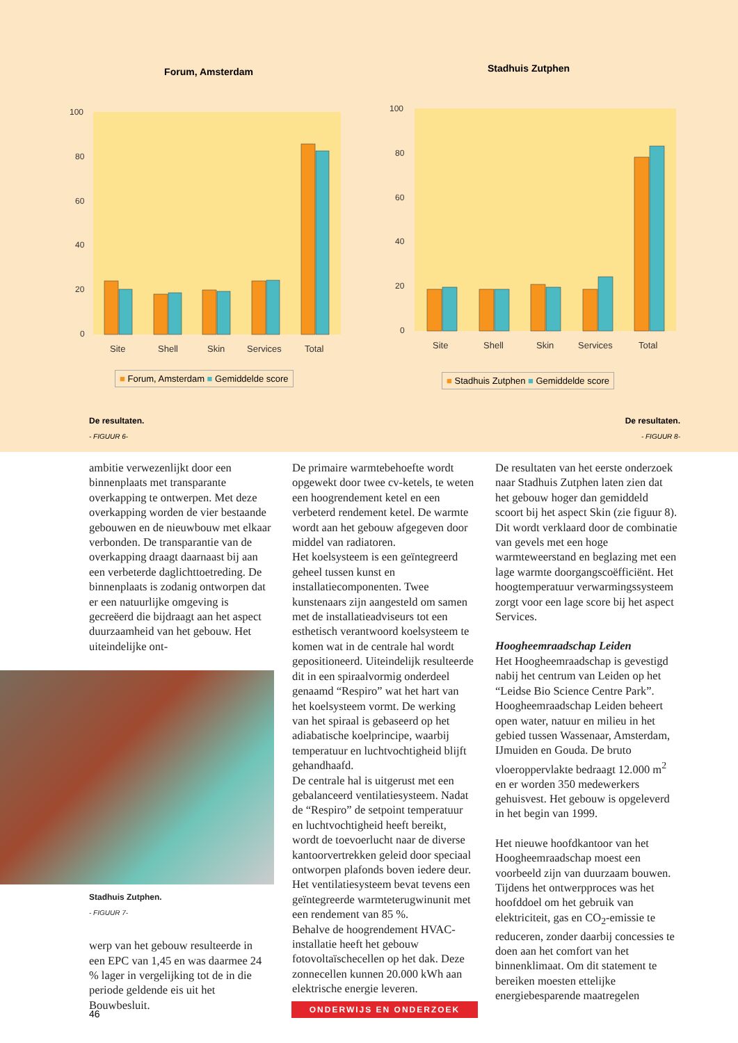Forum, Amsterdam
100
80
60
40
20
0
Site
Shell
Skin
Services
Total
■ Forum, Amsterdam ■ Gemiddelde score
Stadhuis Zutphen
100
80
60
40
20
0
Site
Shell
Skin
Services
Total
■ Stadhuis Zutphen ■ Gemiddelde score
De resultaten.
- FIGUUR 6-
De resultaten.
- FIGUUR 8-
ambitie verwezenlijkt door een binnenplaats met transparante overkapping te ontwerpen. Met deze overkapping worden de vier bestaande gebouwen en de nieuwbouw met elkaar verbonden. De transparantie van de overkapping draagt daarnaast bij aan een verbeterde daglichttoetreding. De binnenplaats is zodanig ontworpen dat er een natuurlijke omgeving is gecreëerd die bijdraagt aan het aspect duurzaamheid van het gebouw. Het uiteindelijke ont-
Stadhuis Zutphen.
- FIGUUR 7-
werp van het gebouw resulteerde in een EPC van 1,45 en was daarmee 24 % lager in vergelijking tot de in die periode geldende eis uit het Bouwbesluit.
De primaire warmtebehoefte wordt opgewekt door twee cv-ketels, te weten een hoogrendement ketel en een verbeterd rendement ketel. De warmte wordt aan het gebouw afgegeven door middel van radiatoren.
Het koelsysteem is een geïntegreerd geheel tussen kunst en installatiecomponenten. Twee kunstenaars zijn aangesteld om samen met de installatieadviseurs tot een esthetisch verantwoord koelsysteem te komen wat in de centrale hal wordt gepositioneerd. Uiteindelijk resulteerde dit in een spiraalvormig onderdeel genaamd “Respiro” wat het hart van het koelsysteem vormt. De werking van het spiraal is gebaseerd op het adiabatische koelprincipe, waarbij temperatuur en luchtvochtigheid blijft gehandhaafd.
De centrale hal is uitgerust met een gebalanceerd ventilatiesysteem. Nadat de “Respiro” de setpoint temperatuur en luchtvochtigheid heeft bereikt, wordt de toevoerlucht naar de diverse kantoorvertrekken geleid door speciaal ontworpen plafonds boven iedere deur. Het ventilatiesysteem bevat tevens een geïntegreerde warmteterugwinunit met een rendement van 85 %.
Behalve de hoogrendement HVAC-installatie heeft het gebouw fotovoltaïschecellen op het dak. Deze zonnecellen kunnen 20.000 kWh aan elektrische energie leveren.
De resultaten van het eerste onderzoek naar Stadhuis Zutphen laten zien dat het gebouw hoger dan gemiddeld scoort bij het aspect Skin (zie figuur 8). Dit wordt verklaard door de combinatie van gevels met een hoge warmteweerstand en beglazing met een lage warmte doorgangscoëfficiënt. Het hoogtemperatuur verwarmingssysteem zorgt voor een lage score bij het aspect Services.
Hoogheemraadschap Leiden
Het Hoogheemraadschap is gevestigd nabij het centrum van Leiden op het “Leidse Bio Science Centre Park”. Hoogheemraadschap Leiden beheert open water, natuur en milieu in het gebied tussen Wassenaar, Amsterdam, IJmuiden en Gouda. De bruto vloeroppervlakte bedraagt 12.000 m<sup>2</sup> en er worden 350 medewerkers gehuisvest. Het gebouw is opgeleverd in het begin van 1999.
Het nieuwe hoofdkantoor van het Hoogheemraadschap moest een voorbeeld zijn van duurzaam bouwen. Tijdens het ontwerpproces was het hoofddoel om het gebruik van elektriciteit, gas en CO<sub>2</sub>-emissie te reduceren, zonder daarbij concessies te doen aan het comfort van het binnenklimaat. Om dit statement te bereiken moesten ettelijke energiebesparende maatregelen
46
ONDERWIJS EN ONDERZOEK